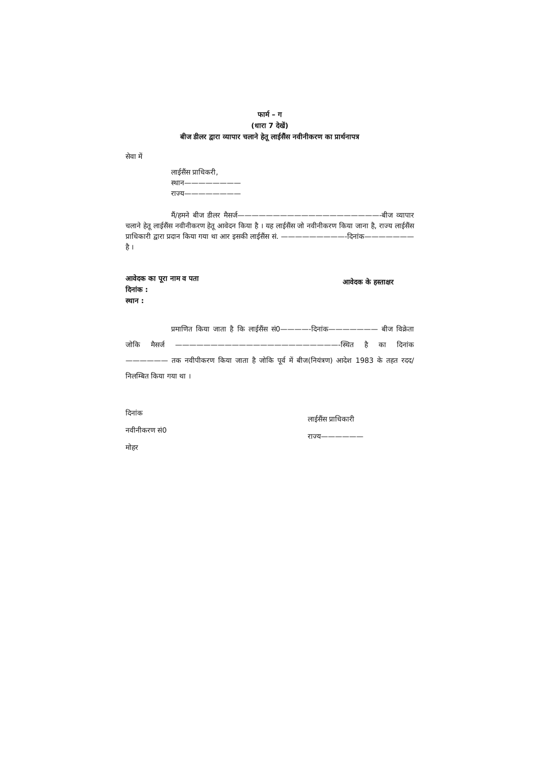फार्म – ग
(धारा 7 देखें)
बीज डीलर द्वारा व्यापार चलाने हेतू लाईसैंस नवीनीकरण का प्रार्थनापत्र
सेवा में
लाईसैंस प्राधिकरी,
स्थान————————
राज्य————————
मैं/हमने बीज डीलर मैसर्ज————————————————————-बीज व्यापार चलाने हेतू लाईसैंस नवीनीकरण हेतू आवेदन किया है । यह लाईसैंस जो नवीनीकरण किया जाना है, राज्य लाईसैंस प्राधिकारी द्वारा प्रदान किया गया था आर इसकी लाईसैंस सं. —————————-दिनांक———————है ।
आवेदक का पूरा नाम व पता
दिनांक :
स्थान :
आवेदक के हस्ताक्षर
प्रमाणित किया जाता है कि लाईसैंस सं0————-दिनांक——————— बीज विक्रेता जोकि मैसर्ज ———————————————————————-स्थित है का दिनांक—————— तक नवीपीकरण किया जाता है जोकि पूर्व में बीज(नियंत्रण) आदेश 1983 के तहत रदद/निलम्बित किया गया था ।
दिनांक
नवीनीकरण सं0
मोहर
लाईसैंस प्राधिकारी
राज्य——————